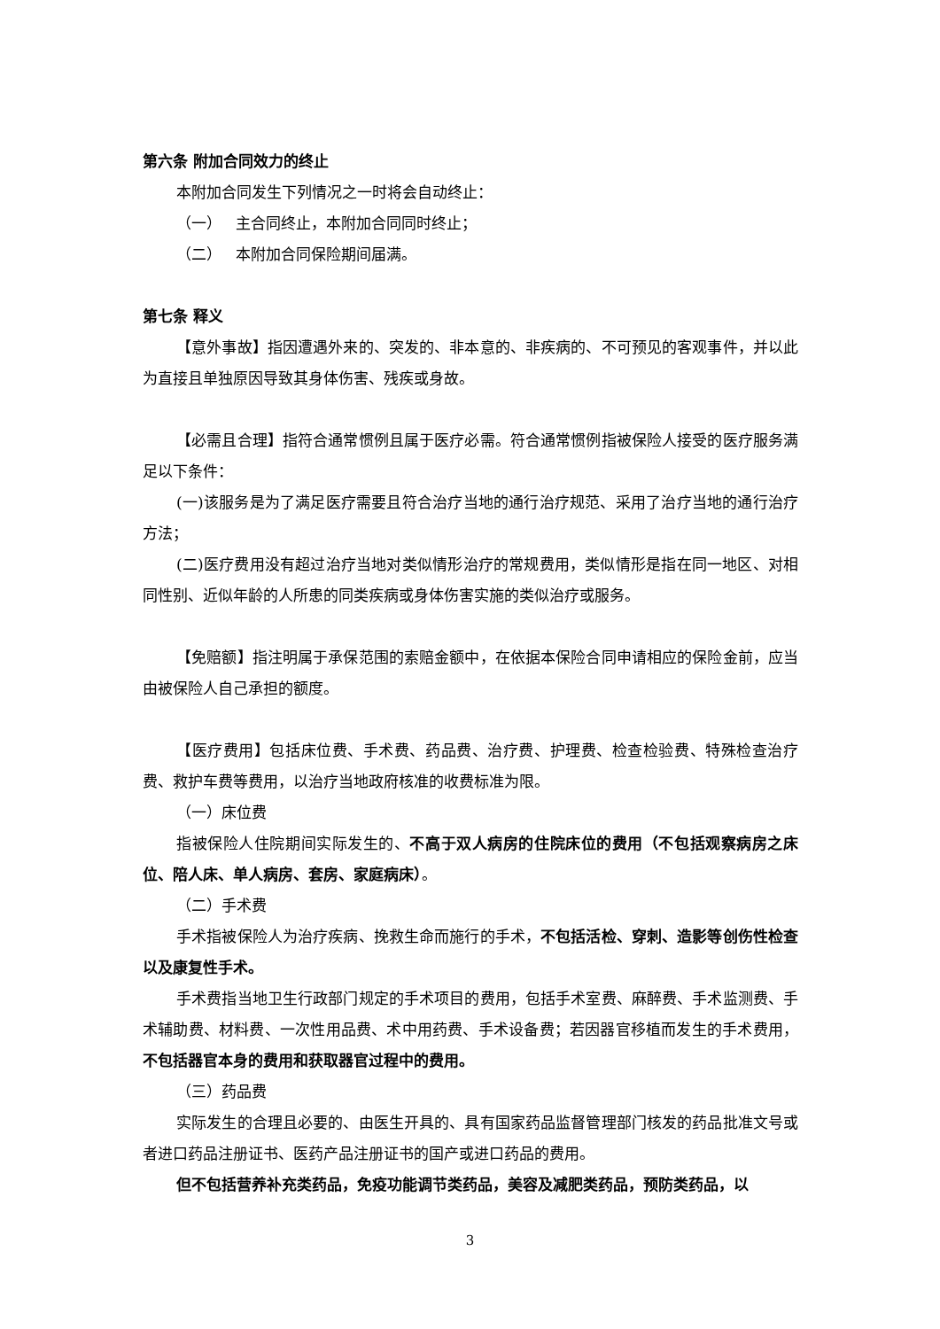第六条 附加合同效力的终止
本附加合同发生下列情况之一时将会自动终止：
（一） 主合同终止，本附加合同同时终止；
（二） 本附加合同保险期间届满。
第七条 释义
【意外事故】指因遭遇外来的、突发的、非本意的、非疾病的、不可预见的客观事件，并以此为直接且单独原因导致其身体伤害、残疾或身故。
【必需且合理】指符合通常惯例且属于医疗必需。符合通常惯例指被保险人接受的医疗服务满足以下条件：
(一)该服务是为了满足医疗需要且符合治疗当地的通行治疗规范、采用了治疗当地的通行治疗方法；
(二)医疗费用没有超过治疗当地对类似情形治疗的常规费用，类似情形是指在同一地区、对相同性别、近似年龄的人所患的同类疾病或身体伤害实施的类似治疗或服务。
【免赔额】指注明属于承保范围的索赔金额中，在依据本保险合同申请相应的保险金前，应当由被保险人自己承担的额度。
【医疗费用】包括床位费、手术费、药品费、治疗费、护理费、检查检验费、特殊检查治疗费、救护车费等费用，以治疗当地政府核准的收费标准为限。
（一）床位费
指被保险人住院期间实际发生的、不高于双人病房的住院床位的费用（不包括观察病房之床位、陪人床、单人病房、套房、家庭病床）。
（二）手术费
手术指被保险人为治疗疾病、挽救生命而施行的手术，不包括活检、穿刺、造影等创伤性检查以及康复性手术。
手术费指当地卫生行政部门规定的手术项目的费用，包括手术室费、麻醉费、手术监测费、手术辅助费、材料费、一次性用品费、术中用药费、手术设备费；若因器官移植而发生的手术费用，不包括器官本身的费用和获取器官过程中的费用。
（三）药品费
实际发生的合理且必要的、由医生开具的、具有国家药品监督管理部门核发的药品批准文号或者进口药品注册证书、医药产品注册证书的国产或进口药品的费用。
但不包括营养补充类药品，免疫功能调节类药品，美容及减肥类药品，预防类药品，以
3